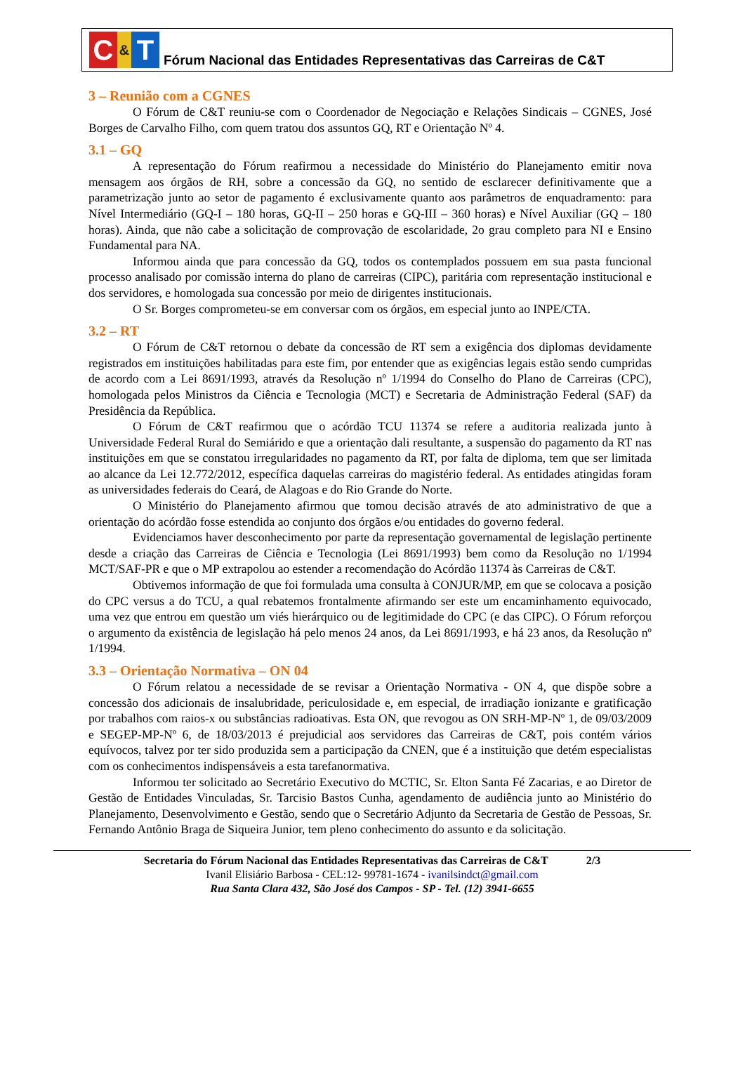C & T
Fórum Nacional das Entidades Representativas das Carreiras de C&T
3 – Reunião com a CGNES
O Fórum de C&T reuniu-se com o Coordenador de Negociação e Relações Sindicais – CGNES, José Borges de Carvalho Filho, com quem tratou dos assuntos GQ, RT e Orientação Nº 4.
3.1 – GQ
A representação do Fórum reafirmou a necessidade do Ministério do Planejamento emitir nova mensagem aos órgãos de RH, sobre a concessão da GQ, no sentido de esclarecer definitivamente que a parametrização junto ao setor de pagamento é exclusivamente quanto aos parâmetros de enquadramento: para Nível Intermediário (GQ-I – 180 horas, GQ-II – 250 horas e GQ-III – 360 horas) e Nível Auxiliar (GQ – 180 horas). Ainda, que não cabe a solicitação de comprovação de escolaridade, 2o grau completo para NI e Ensino Fundamental para NA.
Informou ainda que para concessão da GQ, todos os contemplados possuem em sua pasta funcional processo analisado por comissão interna do plano de carreiras (CIPC), paritária com representação institucional e dos servidores, e homologada sua concessão por meio de dirigentes institucionais.
O Sr. Borges comprometeu-se em conversar com os órgãos, em especial junto ao INPE/CTA.
3.2 – RT
O Fórum de C&T retornou o debate da concessão de RT sem a exigência dos diplomas devidamente registrados em instituições habilitadas para este fim, por entender que as exigências legais estão sendo cumpridas de acordo com a Lei 8691/1993, através da Resolução nº 1/1994 do Conselho do Plano de Carreiras (CPC), homologada pelos Ministros da Ciência e Tecnologia (MCT) e Secretaria de Administração Federal (SAF) da Presidência da República.
O Fórum de C&T reafirmou que o acórdão TCU 11374 se refere a auditoria realizada junto à Universidade Federal Rural do Semiárido e que a orientação dali resultante, a suspensão do pagamento da RT nas instituições em que se constatou irregularidades no pagamento da RT, por falta de diploma, tem que ser limitada ao alcance da Lei 12.772/2012, específica daquelas carreiras do magistério federal. As entidades atingidas foram as universidades federais do Ceará, de Alagoas e do Rio Grande do Norte.
O Ministério do Planejamento afirmou que tomou decisão através de ato administrativo de que a orientação do acórdão fosse estendida ao conjunto dos órgãos e/ou entidades do governo federal.
Evidenciamos haver desconhecimento por parte da representação governamental de legislação pertinente desde a criação das Carreiras de Ciência e Tecnologia (Lei 8691/1993) bem como da Resolução no 1/1994 MCT/SAF-PR e que o MP extrapolou ao estender a recomendação do Acórdão 11374 às Carreiras de C&T.
Obtivemos informação de que foi formulada uma consulta à CONJUR/MP, em que se colocava a posição do CPC versus a do TCU, a qual rebatemos frontalmente afirmando ser este um encaminhamento equivocado, uma vez que entrou em questão um viés hierárquico ou de legitimidade do CPC (e das CIPC). O Fórum reforçou o argumento da existência de legislação há pelo menos 24 anos, da Lei 8691/1993, e há 23 anos, da Resolução nº 1/1994.
3.3 – Orientação Normativa – ON 04
O Fórum relatou a necessidade de se revisar a Orientação Normativa - ON 4, que dispõe sobre a concessão dos adicionais de insalubridade, periculosidade e, em especial, de irradiação ionizante e gratificação por trabalhos com raios-x ou substâncias radioativas. Esta ON, que revogou as ON SRH-MP-Nº 1, de 09/03/2009 e SEGEP-MP-Nº 6, de 18/03/2013 é prejudicial aos servidores das Carreiras de C&T, pois contém vários equívocos, talvez por ter sido produzida sem a participação da CNEN, que é a instituição que detém especialistas com os conhecimentos indispensáveis a esta tarefanormativa.
Informou ter solicitado ao Secretário Executivo do MCTIC, Sr. Elton Santa Fé Zacarias, e ao Diretor de Gestão de Entidades Vinculadas, Sr. Tarcisio Bastos Cunha, agendamento de audiência junto ao Ministério do Planejamento, Desenvolvimento e Gestão, sendo que o Secretário Adjunto da Secretaria de Gestão de Pessoas, Sr. Fernando Antônio Braga de Siqueira Junior, tem pleno conhecimento do assunto e da solicitação.
Secretaria do Fórum Nacional das Entidades Representativas das Carreiras de C&T 2/3
Ivanil Elisiário Barbosa - CEL:12- 99781-1674 - ivanilsindct@gmail.com
Rua Santa Clara 432, São José dos Campos - SP - Tel. (12) 3941-6655